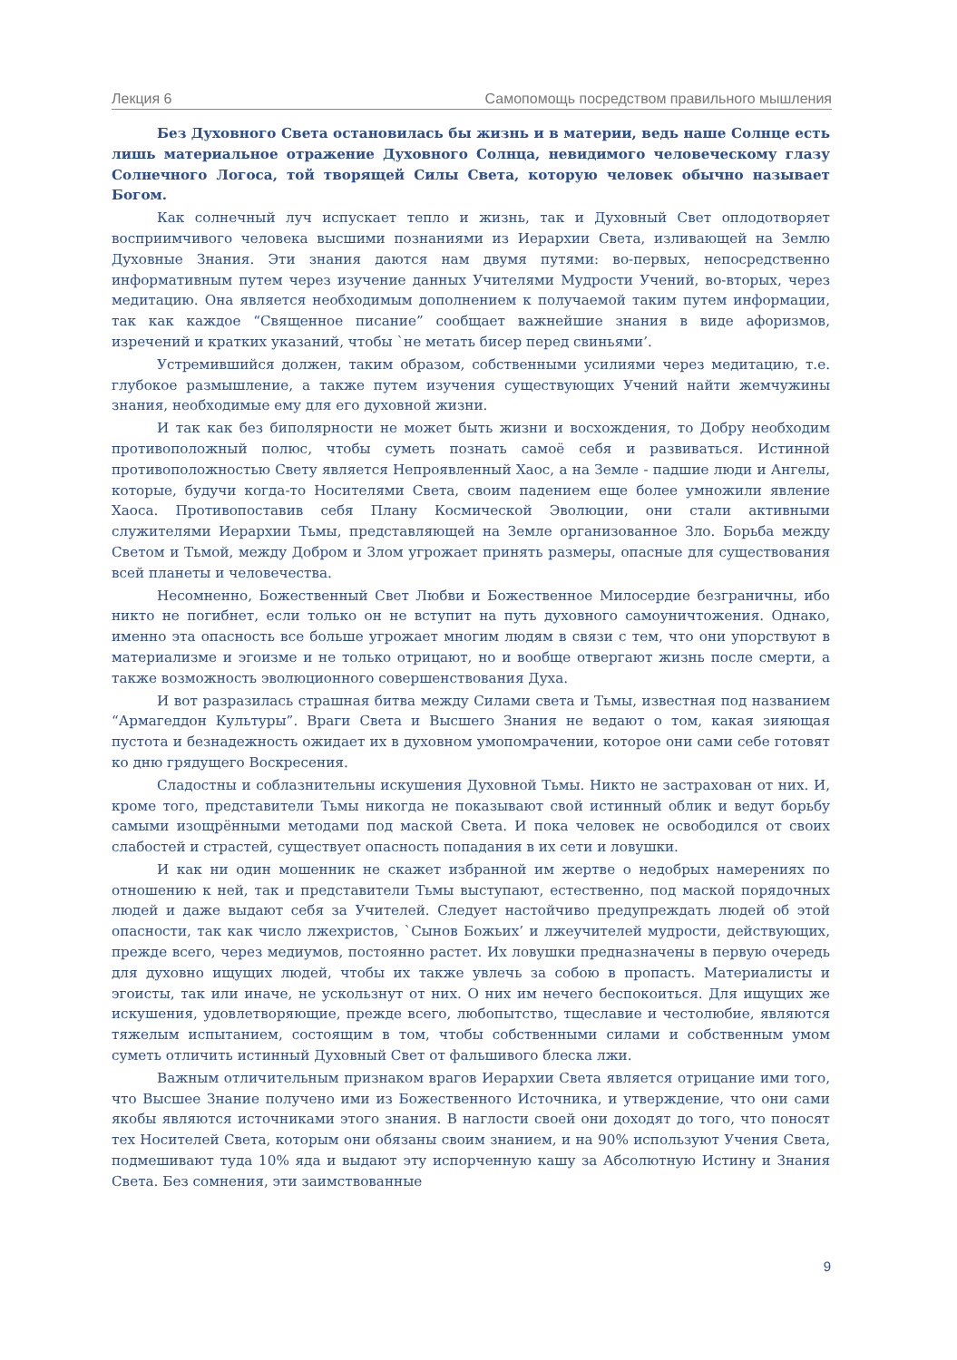Лекция 6 Самопомощь посредством правильного мышления
Без Духовного Света остановилась бы жизнь и в материи, ведь наше Солнце есть лишь материальное отражение Духовного Солнца, невидимого человеческому глазу Солнечного Логоса, той творящей Силы Света, которую человек обычно называет Богом.
Как солнечный луч испускает тепло и жизнь, так и Духовный Свет оплодотворяет восприимчивого человека высшими познаниями из Иерархии Света, изливающей на Землю Духовные Знания. Эти знания даются нам двумя путями: во-первых, непосредственно информативным путем через изучение данных Учителями Мудрости Учений, во-вторых, через медитацию. Она является необходимым дополнением к получаемой таким путем информации, так как каждое “Священное писание” сообщает важнейшие знания в виде афоризмов, изречений и кратких указаний, чтобы `не метать бисер перед свиньями’.
Устремившийся должен, таким образом, собственными усилиями через медитацию, т.е. глубокое размышление, а также путем изучения существующих Учений найти жемчужины знания, необходимые ему для его духовной жизни.
И так как без биполярности не может быть жизни и восхождения, то Добру необходим противоположный полюс, чтобы суметь познать самоё себя и развиваться. Истинной противоположностью Свету является Непроявленный Хаос, а на Земле - падшие люди и Ангелы, которые, будучи когда-то Носителями Света, своим падением еще более умножили явление Хаоса. Противопоставив себя Плану Космической Эволюции, они стали активными служителями Иерархии Тьмы, представляющей на Земле организованное Зло. Борьба между Светом и Тьмой, между Добром и Злом угрожает принять размеры, опасные для существования всей планеты и человечества.
Несомненно, Божественный Свет Любви и Божественное Милосердие безграничны, ибо никто не погибнет, если только он не вступит на путь духовного самоуничтожения. Однако, именно эта опасность все больше угрожает многим людям в связи с тем, что они упорствуют в материализме и эгоизме и не только отрицают, но и вообще отвергают жизнь после смерти, а также возможность эволюционного совершенствования Духа.
И вот разразилась страшная битва между Силами света и Тьмы, известная под названием “Армагеддон Культуры”. Враги Света и Высшего Знания не ведают о том, какая зияющая пустота и безнадежность ожидает их в духовном умопомрачении, которое они сами себе готовят ко дню грядущего Воскресения.
Сладостны и соблазнительны искушения Духовной Тьмы. Никто не застрахован от них. И, кроме того, представители Тьмы никогда не показывают свой истинный облик и ведут борьбу самыми изощрёнными методами под маской Света. И пока человек не освободился от своих слабостей и страстей, существует опасность попадания в их сети и ловушки.
И как ни один мошенник не скажет избранной им жертве о недобрых намерениях по отношению к ней, так и представители Тьмы выступают, естественно, под маской порядочных людей и даже выдают себя за Учителей. Следует настойчиво предупреждать людей об этой опасности, так как число лжехристов, `Сынов Божьих’ и лжеучителей мудрости, действующих, прежде всего, через медиумов, постоянно растет. Их ловушки предназначены в первую очередь для духовно ищущих людей, чтобы их также увлечь за собою в пропасть. Материалисты и эгоисты, так или иначе, не ускользнут от них. О них им нечего беспокоиться. Для ищущих же искушения, удовлетворяющие, прежде всего, любопытство, тщеславие и честолюбие, являются тяжелым испытанием, состоящим в том, чтобы собственными силами и собственным умом суметь отличить истинный Духовный Свет от фальшивого блеска лжи.
Важным отличительным признаком врагов Иерархии Света является отрицание ими того, что Высшее Знание получено ими из Божественного Источника, и утверждение, что они сами якобы являются источниками этого знания. В наглости своей они доходят до того, что поносят тех Носителей Света, которым они обязаны своим знанием, и на 90% используют Учения Света, подмешивают туда 10% яда и выдают эту испорченную кашу за Абсолютную Истину и Знания Света. Без сомнения, эти заимствованные
9